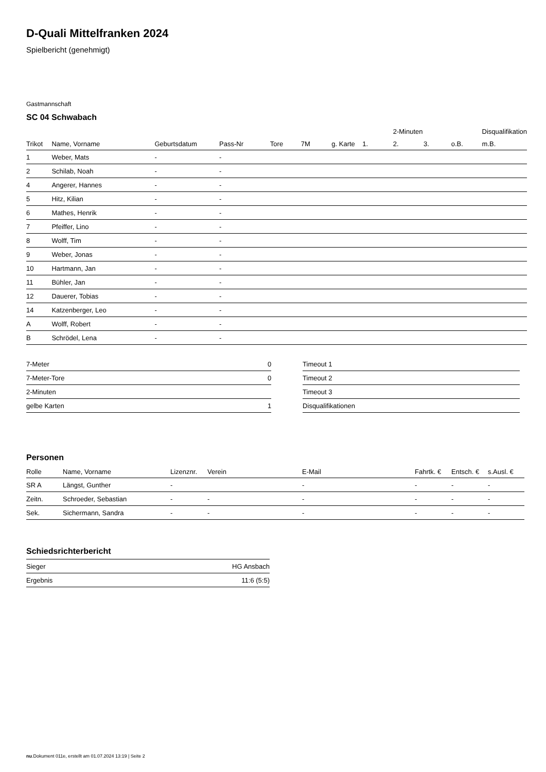D-Quali Mittelfranken 2024
Spielbericht (genehmigt)
Gastmannschaft
SC 04 Schwabach
| | | | | | | | | 2-Minuten | | | Disqualifikation |
| --- | --- | --- | --- | --- | --- | --- | --- | --- | --- | --- | --- |
| Trikot | Name, Vorname | Geburtsdatum | Pass-Nr | Tore | 7M | g. Karte | 1. | 2. | 3. | o.B. | m.B. |
| 1 | Weber, Mats | - | - | | | | | | | | |
| 2 | Schilab, Noah | - | - | | | | | | | | |
| 4 | Angerer, Hannes | - | - | | | | | | | | |
| 5 | Hitz, Kilian | - | - | | | | | | | | |
| 6 | Mathes, Henrik | - | - | | | | | | | | |
| 7 | Pfeiffer, Lino | - | - | | | | | | | | |
| 8 | Wolff, Tim | - | - | | | | | | | | |
| 9 | Weber, Jonas | - | - | | | | | | | | |
| 10 | Hartmann, Jan | - | - | | | | | | | | |
| 11 | Bühler, Jan | - | - | | | | | | | | |
| 12 | Dauerer, Tobias | - | - | | | | | | | | |
| 14 | Katzenberger, Leo | - | - | | | | | | | | |
| A | Wolff, Robert | - | - | | | | | | | | |
| B | Schrödel, Lena | - | - | | | | | | | | |
| 7-Meter | 0 |
| 7-Meter-Tore | 0 |
| 2-Minuten | |
| gelbe Karten | 1 |
| Timeout 1 |
| Timeout 2 |
| Timeout 3 |
| Disqualifikationen |
Personen
| Rolle | Name, Vorname | Lizenznr. | Verein | E-Mail | Fahrtk. € | Entsch. € | s.Ausl. € |
| --- | --- | --- | --- | --- | --- | --- | --- |
| SR A | Längst, Gunther | - | | - | - | - | - |
| Zeitn. | Schroeder, Sebastian | - | - | - | - | - | - |
| Sek. | Sichermann, Sandra | - | - | - | - | - | - |
Schiedsrichterbericht
| Sieger | HG Ansbach |
| Ergebnis | 11:6 (5:5) |
nu.Dokument 011e, erstellt am 01.07.2024 13:19 | Seite 2